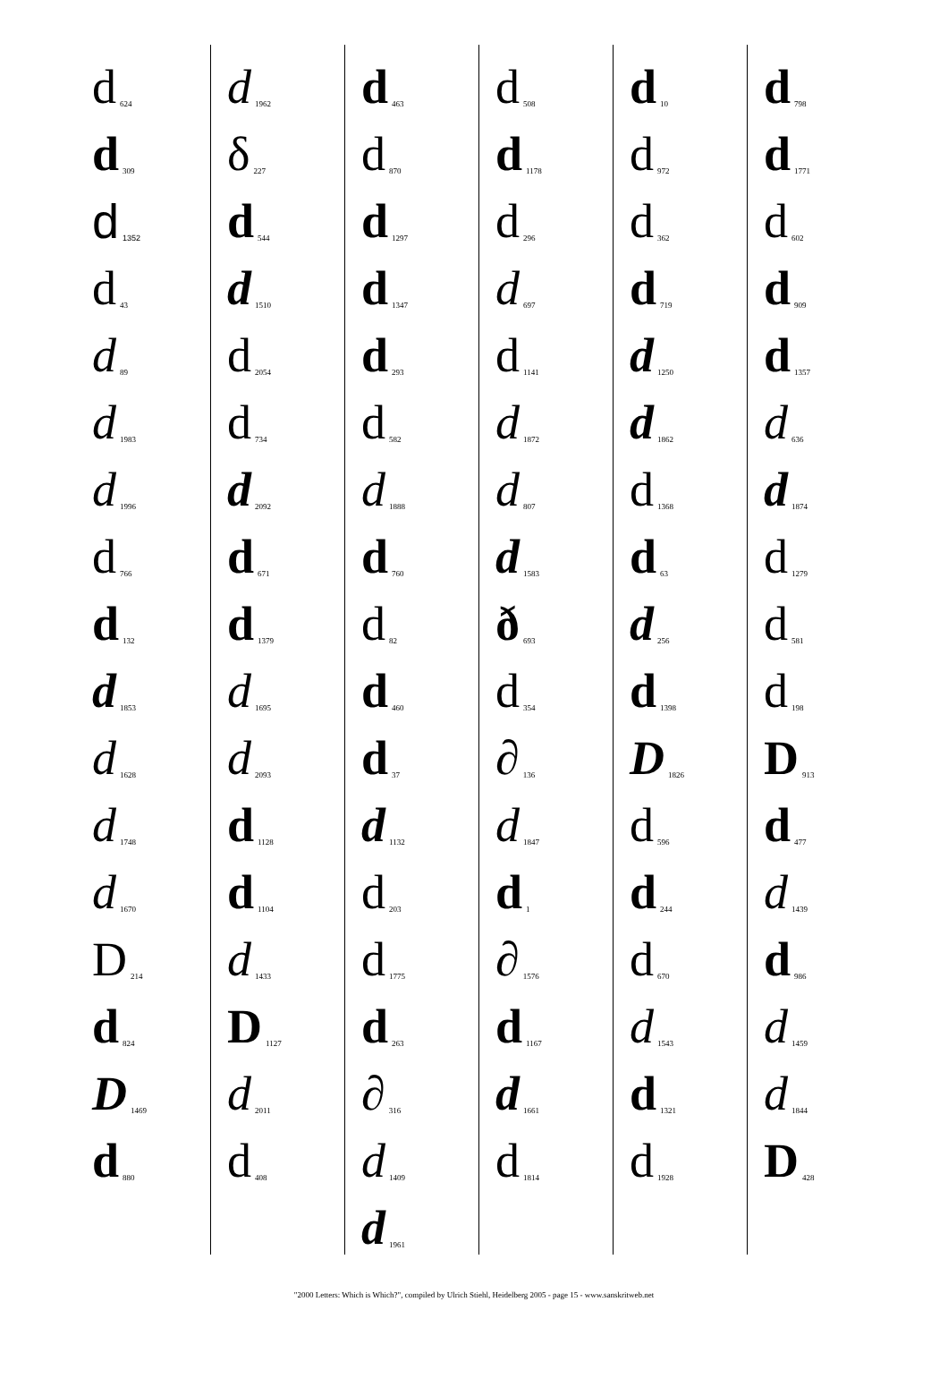d 624
d 309
d 1352
d 43
d 89
d 1983
d 1996
d 766
d 132
d 1853
d 1628
d 1748
d 1670
D 214
d 824
D 1469
d 880
d 1962
δ 227
d 544
d 1510
d 2054
d 734
d 2092
d 671
d 1379
d 1695
d 2093
d 1128
d 1104
d 1433
D 1127
d 2011
d 408
d 463
d 870
d 1297
d 1347
d 293
d 582
d 1888
d 760
d 82
d 460
d 37
d 1132
d 203
d 1775
d 263
∂ 316
d 1409
d 1961
d 508
d 1178
d 296
d 697
d 1141
d 1872
d 807
d 1583
ð 693
d 354
∂ 136
d 1847
d 1
∂ 1576
d 1167
d 1661
d 1814
d 10
d 972
d 362
d 719
d 1250
d 1862
d 1368
d 63
d 256
d 1398
D 1826
d 596
d 244
d 670
d 1543
d 1321
d 1928
d 798
d 1771
d 602
d 909
d 1357
d 636
d 1874
d 1279
d 581
d 198
D 913
d 477
d 1439
d 986
d 1459
d 1844
D 428
"2000 Letters: Which is Which?", compiled by Ulrich Stiehl, Heidelberg 2005 - page 15 - www.sanskritweb.net